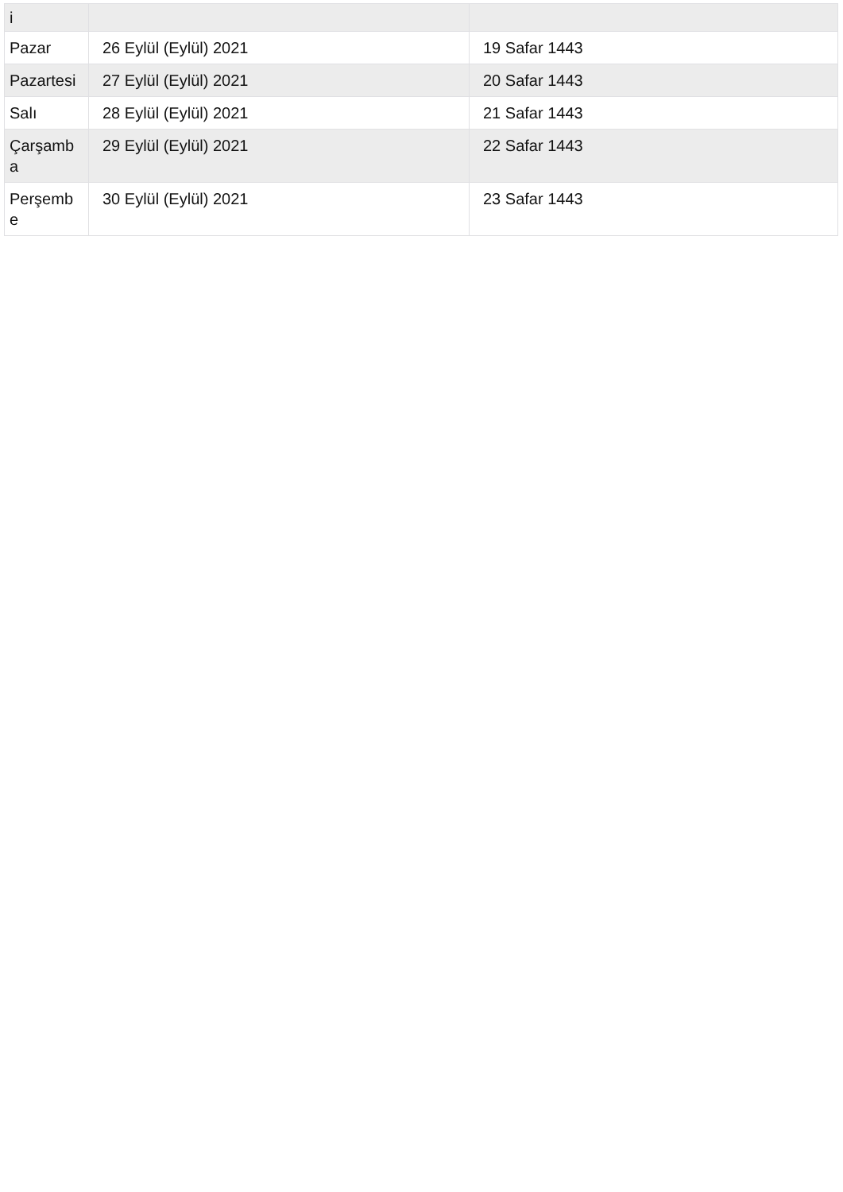| i | | |
| Pazar | 26 Eylül (Eylül) 2021 | 19 Safar 1443 |
| Pazartesi | 27 Eylül (Eylül) 2021 | 20 Safar 1443 |
| Salı | 28 Eylül (Eylül) 2021 | 21 Safar 1443 |
| Çarşamb a | 29 Eylül (Eylül) 2021 | 22 Safar 1443 |
| Perşemb e | 30 Eylül (Eylül) 2021 | 23 Safar 1443 |